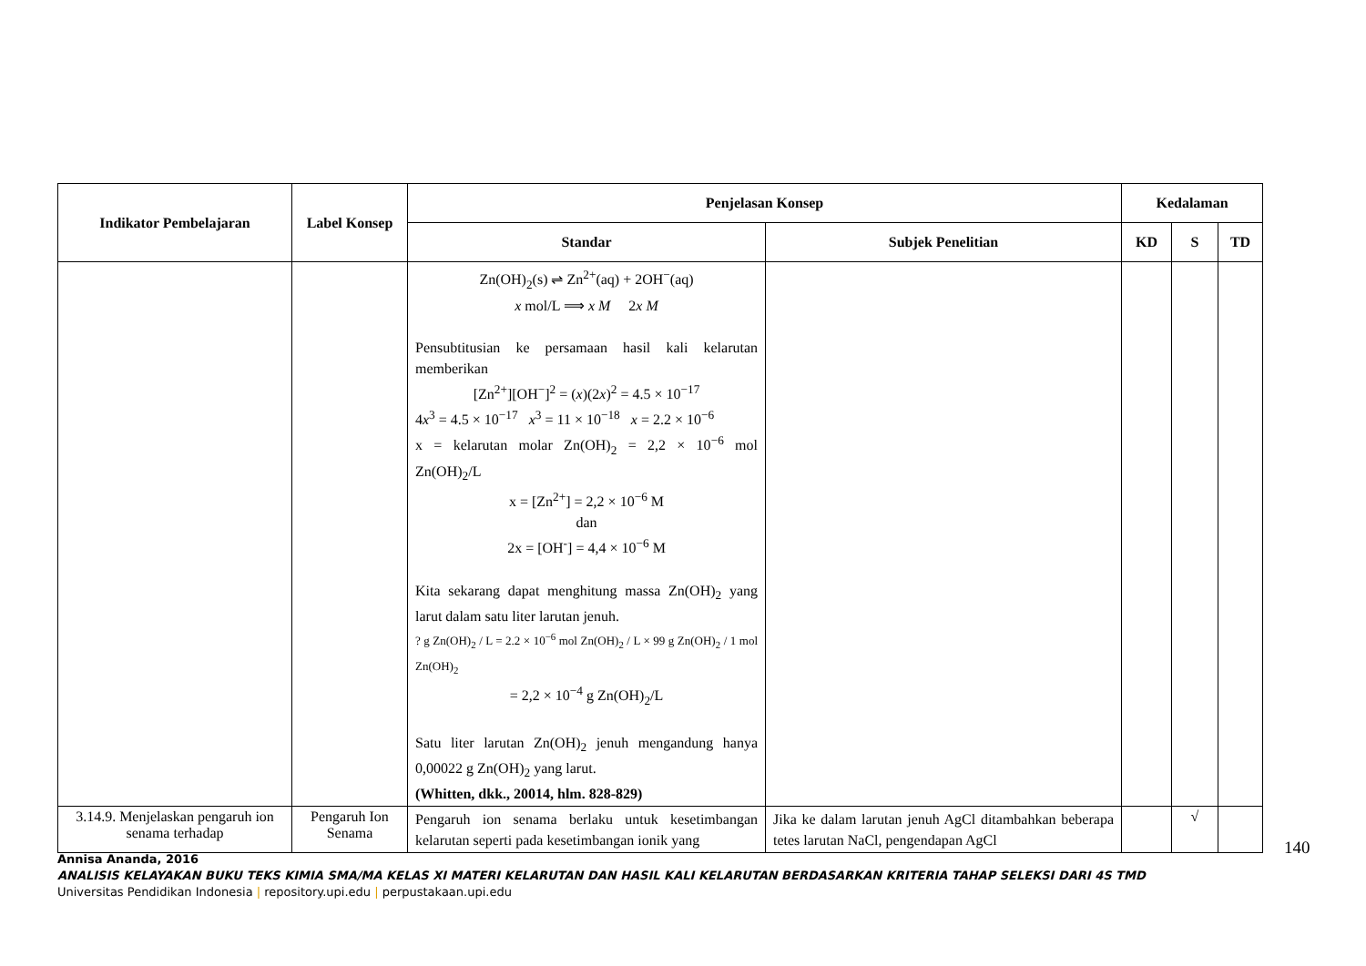| Indikator Pembelajaran | Label Konsep | Penjelasan Konsep | | Kedalaman | | |
| --- | --- | --- | --- | --- | --- | --- |
| | | Standar | Subjek Penelitian | KD | S | TD |
| | | Zn(OH)<sub>2</sub>(s) ⇌ Zn<sup>2+</sup>(aq) + 2OH<sup>−</sup>(aq) x mol/L ⟹ x M 2 x M Pensubtitusian ke persamaan hasil kali kelarutan memberikan [Zn<sup>2+</sup>][OH<sup>−</sup>]<sup>2</sup> = ( x )(2 x )<sup>2</sup> = 4.5 × 10<sup>−17</sup> 4 x<sup>3</sup> = 4.5 × 10<sup>−17</sup> x<sup>3</sup> = 11 × 10<sup>−18</sup> x = 2.2 × 10<sup>−6</sup> x = kelarutan molar Zn(OH)<sub>2</sub> = 2,2 × 10<sup>−6</sup> mol Zn(OH)<sub>2</sub>/L x = [Zn<sup>2+</sup>] = 2,2 × 10<sup>−6</sup> M dan 2x = [OH<sup>-</sup>] = 4,4 × 10<sup>−6</sup> M Kita sekarang dapat menghitung massa Zn(OH)<sub>2</sub> yang larut dalam satu liter larutan jenuh. ? g Zn(OH)<sub>2</sub> / L = 2.2 × 10<sup>−6</sup> mol Zn(OH)<sub>2</sub> / L × 99 g Zn(OH)<sub>2</sub> / 1 mol Zn(OH)<sub>2</sub> = 2,2 × 10<sup>−4</sup> g Zn(OH)<sub>2</sub>/L Satu liter larutan Zn(OH)<sub>2</sub> jenuh mengandung hanya 0,00022 g Zn(OH)<sub>2</sub> yang larut. (Whitten, dkk., 20014, hlm. 828-829) | | | | |
| 3.14.9. Menjelaskan pengaruh ion senama terhadap | Pengaruh Ion Senama | Pengaruh ion senama berlaku untuk kesetimbangan kelarutan seperti pada kesetimbangan ionik yang | Jika ke dalam larutan jenuh AgCl ditambahkan beberapa tetes larutan NaCl, pengendapan AgCl | | √ | |
140
Annisa Ananda, 2016
ANALISIS KELAYAKAN BUKU TEKS KIMIA SMA/MA KELAS XI MATERI KELARUTAN DAN HASIL KALI KELARUTAN BERDASARKAN KRITERIA TAHAP SELEKSI DARI 4S TMD
Universitas Pendidikan Indonesia | repository.upi.edu | perpustakaan.upi.edu